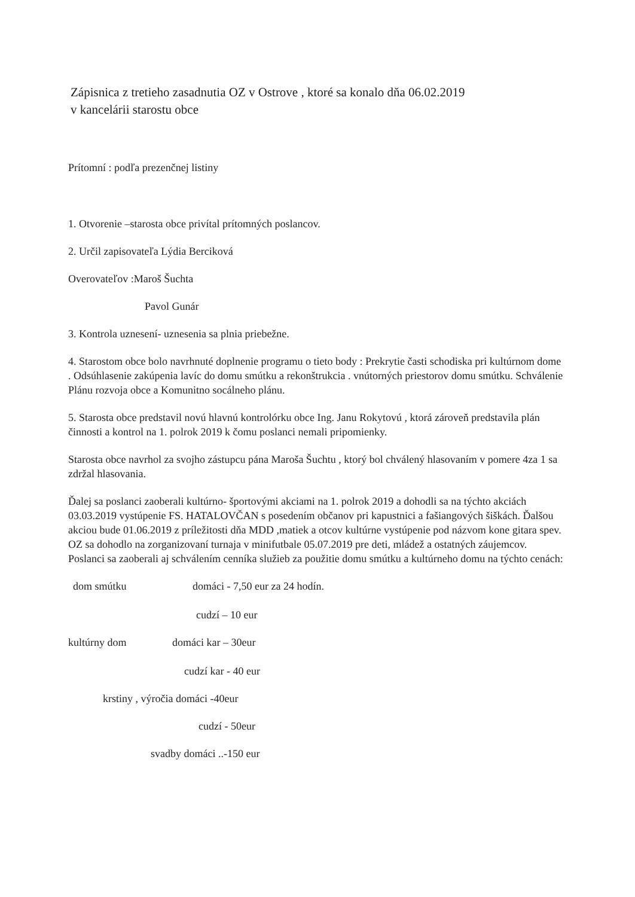Zápisnica z tretieho zasadnutia OZ v Ostrove , ktoré sa konalo dňa 06.02.2019
v kancelárii starostu obce
Prítomní : podľa prezenčnej listiny
1. Otvorenie –starosta obce privítal prítomných poslancov.
2. Určil zapisovateľa Lýdia Berciková
Overovateľov :Maroš Šuchta
Pavol Gunár
3. Kontrola uznesení- uznesenia sa plnia priebežne.
4. Starostom obce bolo navrhnuté doplnenie programu o tieto body : Prekrytie časti schodiska pri kultúrnom dome . Odsúhlasenie zakúpenia lavíc do domu smútku a rekonštrukcia . vnútorných priestorov domu smútku. Schválenie Plánu rozvoja obce a Komunitno socálneho plánu.
5. Starosta obce predstavil novú hlavnú kontrolórku obce Ing. Janu Rokytovú , ktorá zároveň predstavila plán činnosti a kontrol na 1. polrok 2019 k čomu poslanci nemali pripomienky.
Starosta obce navrhol za svojho zástupcu pána Maroša Šuchtu , ktorý bol chválený hlasovaním v pomere 4za 1 sa zdržal hlasovania.
Ďalej sa poslanci zaoberali kultúrno- športovými akciami na 1. polrok 2019 a dohodli sa na týchto akciách 03.03.2019 vystúpenie FS. HATALOVČAN s posedením občanov pri kapustnici a fašiangových šiškách. Ďalšou akciou bude 01.06.2019 z príležitosti dňa MDD ,matiek a otcov kultúrne vystúpenie pod názvom kone gitara spev. OZ sa dohodlo na zorganizovaní turnaja v minifutbale 05.07.2019 pre deti, mládež a ostatných záujemcov. Poslanci sa zaoberali aj schválením cenníka služieb za použitie domu smútku a kultúrneho domu na týchto cenách:
dom smútku domáci - 7,50 eur za 24 hodín.
cudzí – 10 eur
kultúrny dom domáci kar – 30eur
cudzí kar - 40 eur
krstiny , výročia domáci -40eur
cudzí - 50eur
svadby domáci ..-150 eur